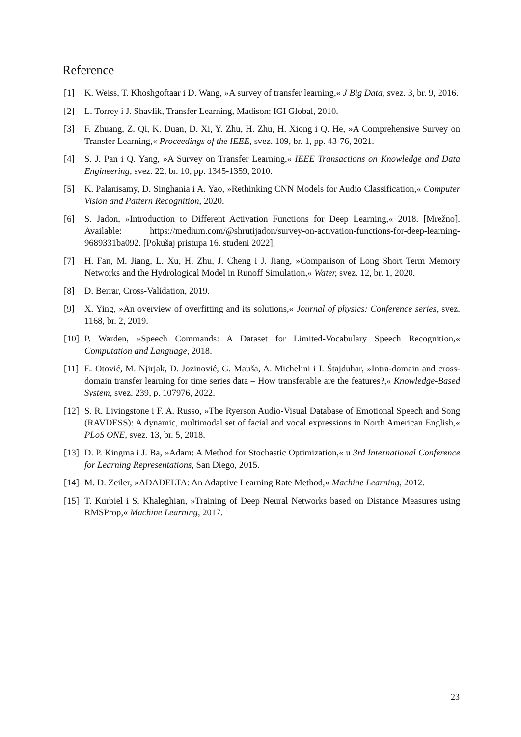Reference
[1] K. Weiss, T. Khoshgoftaar i D. Wang, »A survey of transfer learning,« J Big Data, svez. 3, br. 9, 2016.
[2] L. Torrey i J. Shavlik, Transfer Learning, Madison: IGI Global, 2010.
[3] F. Zhuang, Z. Qi, K. Duan, D. Xi, Y. Zhu, H. Zhu, H. Xiong i Q. He, »A Comprehensive Survey on Transfer Learning,« Proceedings of the IEEE, svez. 109, br. 1, pp. 43-76, 2021.
[4] S. J. Pan i Q. Yang, »A Survey on Transfer Learning,« IEEE Transactions on Knowledge and Data Engineering, svez. 22, br. 10, pp. 1345-1359, 2010.
[5] K. Palanisamy, D. Singhania i A. Yao, »Rethinking CNN Models for Audio Classification,« Computer Vision and Pattern Recognition, 2020.
[6] S. Jadon, »Introduction to Different Activation Functions for Deep Learning,« 2018. [Mrežno]. Available: https://medium.com/@shrutijadon/survey-on-activation-functions-for-deep-learning-9689331ba092. [Pokušaj pristupa 16. studeni 2022].
[7] H. Fan, M. Jiang, L. Xu, H. Zhu, J. Cheng i J. Jiang, »Comparison of Long Short Term Memory Networks and the Hydrological Model in Runoff Simulation,« Water, svez. 12, br. 1, 2020.
[8] D. Berrar, Cross-Validation, 2019.
[9] X. Ying, »An overview of overfitting and its solutions,« Journal of physics: Conference series, svez. 1168, br. 2, 2019.
[10]
P. Warden, »Speech Commands: A Dataset for Limited-Vocabulary Speech Recognition,« Computation and Language, 2018.
[11]
E. Otović, M. Njirjak, D. Jozinović, G. Mauša, A. Michelini i I. Štajduhar, »Intra-domain and cross-domain transfer learning for time series data – How transferable are the features?,« Knowledge-Based System, svez. 239, p. 107976, 2022.
[12]
S. R. Livingstone i F. A. Russo, »The Ryerson Audio-Visual Database of Emotional Speech and Song (RAVDESS): A dynamic, multimodal set of facial and vocal expressions in North American English,« PLoS ONE, svez. 13, br. 5, 2018.
[13]
D. P. Kingma i J. Ba, »Adam: A Method for Stochastic Optimization,« u 3rd International Conference for Learning Representations, San Diego, 2015.
[14]
M. D. Zeiler, »ADADELTA: An Adaptive Learning Rate Method,« Machine Learning, 2012.
[15]
T. Kurbiel i S. Khaleghian, »Training of Deep Neural Networks based on Distance Measures using RMSProp,« Machine Learning, 2017.
23